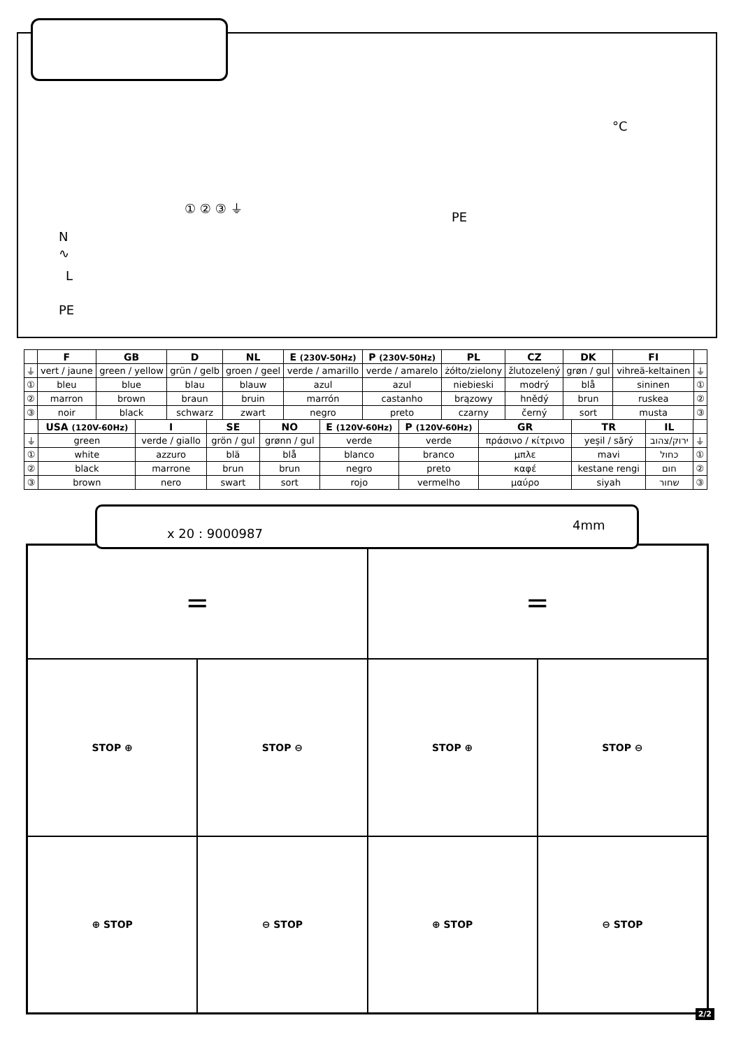N
∿
L
PE
① ② ③ ⏚
PE
°C
| | F | GB | D | NL | E (230V-50Hz) | P (230V-50Hz) | PL | CZ | DK | FI | |
| --- | --- | --- | --- | --- | --- | --- | --- | --- | --- | --- | --- |
| ⏚ | vert / jaune | green / yellow | grün / gelb | groen / geel | verde / amarillo | verde / amarelo | żółto/zielony | žlutozelený | grøn / gul | vihreä-keltainen | ⏚ |
| ① | bleu | blue | blau | blauw | azul | azul | niebieski | modrý | blå | sininen | ① |
| ② | marron | brown | braun | bruin | marrón | castanho | brązowy | hnědý | brun | ruskea | ② |
| ③ | noir | black | schwarz | zwart | negro | preto | czarny | černý | sort | musta | ③ |
| | USA (120V-60Hz) | I | SE | NO | E (120V-60Hz) | P (120V-60Hz) | GR | TR | IL | |
| --- | --- | --- | --- | --- | --- | --- | --- | --- | --- | --- |
| ⏚ | green | verde / giallo | grön / gul | grønn / gul | verde | verde | πράσινο / κίτρινο | yeşil / sărý | ירוק/צהוב | ⏚ |
| ① | white | azzuro | blä | blå | blanco | branco | μπλε | mavi | כחול | ① |
| ② | black | marrone | brun | brun | negro | preto | καφέ | kestane rengi | חום | ② |
| ③ | brown | nero | swart | sort | rojo | vermelho | μαύρο | siyah | שחור | ③ |
=
=
STOP ⊕
STOP ⊖
STOP ⊕
STOP ⊖
⊕ STOP
⊖ STOP
⊕ STOP
⊖ STOP
x 20 : 9000987
4mm
2/2